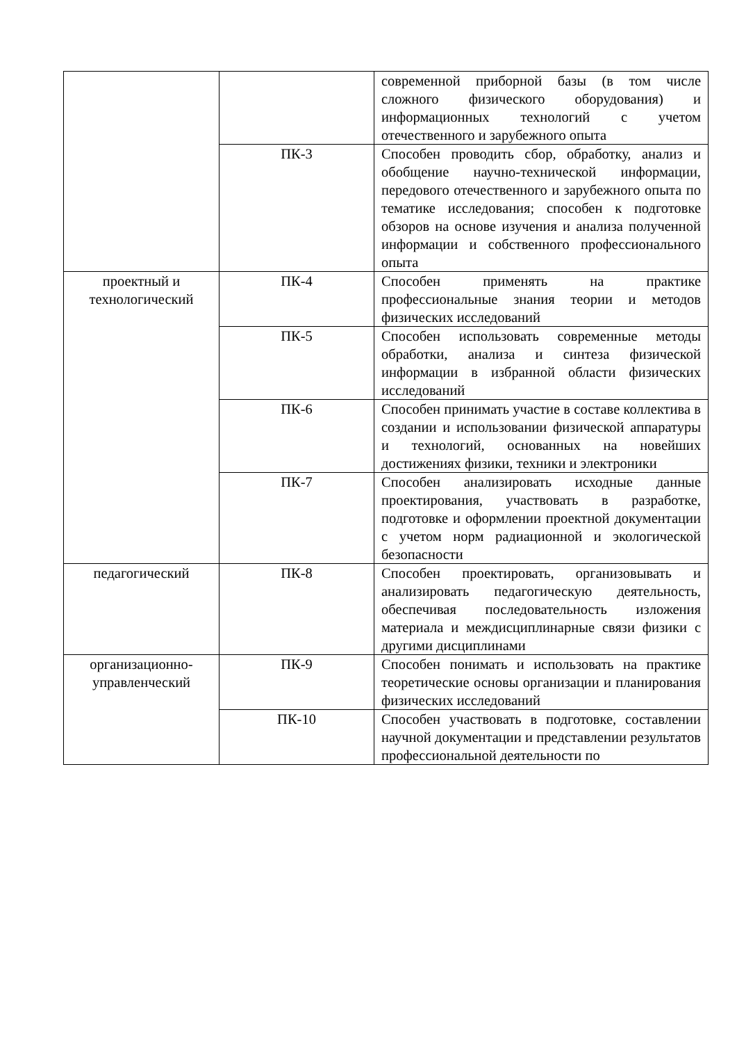| | | современной приборной базы (в том числе сложного физического оборудования) и информационных технологий с учетом отечественного и зарубежного опыта |
| | ПК-3 | Способен проводить сбор, обработку, анализ и обобщение научно-технической информации, передового отечественного и зарубежного опыта по тематике исследования; способен к подготовке обзоров на основе изучения и анализа полученной информации и собственного профессионального опыта |
| проектный и технологический | ПК-4 | Способен применять на практике профессиональные знания теории и методов физических исследований |
| | ПК-5 | Способен использовать современные методы обработки, анализа и синтеза физической информации в избранной области физических исследований |
| | ПК-6 | Способен принимать участие в составе коллектива в создании и использовании физической аппаратуры и технологий, основанных на новейших достижениях физики, техники и электроники |
| | ПК-7 | Способен анализировать исходные данные проектирования, участвовать в разработке, подготовке и оформлении проектной документации с учетом норм радиационной и экологической безопасности |
| педагогический | ПК-8 | Способен проектировать, организовывать и анализировать педагогическую деятельность, обеспечивая последовательность изложения материала и междисциплинарные связи физики с другими дисциплинами |
| организационно-управленческий | ПК-9 | Способен понимать и использовать на практике теоретические основы организации и планирования физических исследований |
| | ПК-10 | Способен участвовать в подготовке, составлении научной документации и представлении результатов профессиональной деятельности по |